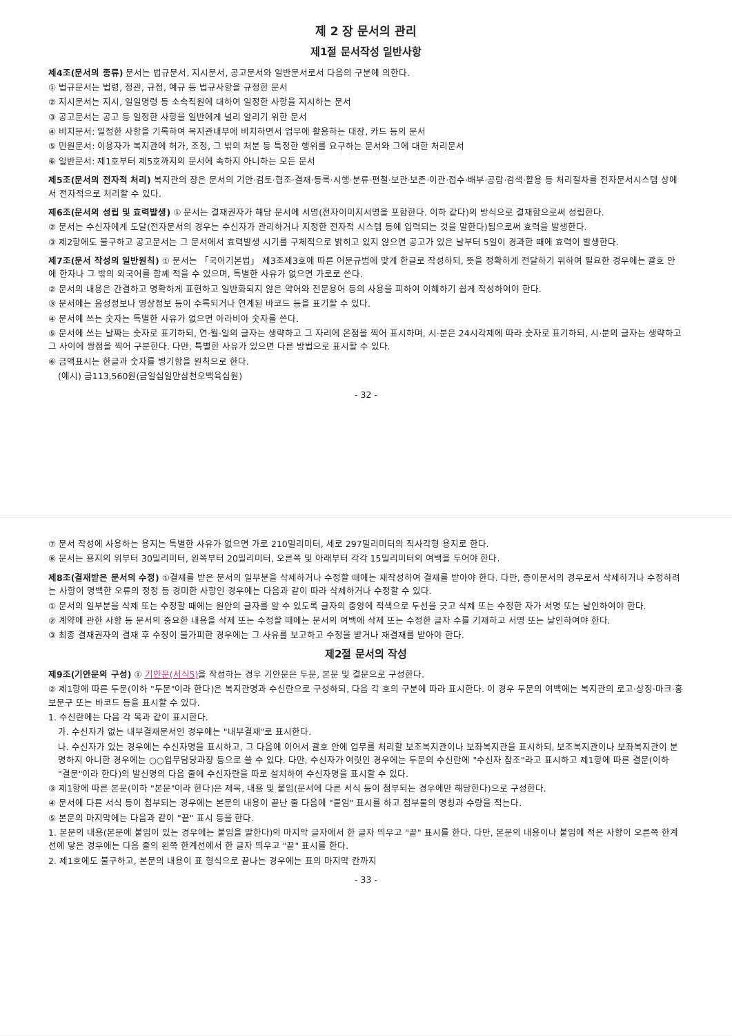제 2 장 문서의 관리
제1절 문서작성 일반사항
제4조(문서의 종류) 문서는 법규문서, 지시문서, 공고문서와 일반문서로서 다음의 구분에 의한다.
① 법규문서는 법령, 정관, 규정, 예규 등 법규사항을 규정한 문서
② 지시문서는 지시, 일일명령 등 소속직원에 대하여 일정한 사항을 지시하는 문서
③ 공고문서는 공고 등 일정한 사항을 일반에게 널리 알리기 위한 문서
④ 비치문서: 일정한 사항을 기록하여 복지관내부에 비치하면서 업무에 활용하는 대장, 카드 등의 문서
⑤ 민원문서: 이용자가 복지관에 허가, 조정, 그 밖의 처분 등 특정한 행위를 요구하는 문서와 그에 대한 처리문서
⑥ 일반문서: 제1호부터 제5호까지의 문서에 속하지 아니하는 모든 문서
제5조(문서의 전자적 처리) 복지관의 장은 문서의 기안·검토·협조·결재·등록·시행·분류·편철·보관·보존·이관·접수·배부·공람·검색·활용 등 처리절차를 전자문서시스템 상에서 전자적으로 처리할 수 있다.
제6조(문서의 성립 및 효력발생) ① 문서는 결재권자가 해당 문서에 서명(전자이미지서명을 포함한다. 이하 같다)의 방식으로 결재함으로써 성립한다.
② 문서는 수신자에게 도달(전자문서의 경우는 수신자가 관리하거나 지정한 전자적 시스템 등에 입력되는 것을 말한다)됨으로써 효력을 발생한다.
③ 제2항에도 불구하고 공고문서는 그 문서에서 효력발생 시기를 구체적으로 밝히고 있지 않으면 공고가 있은 날부터 5일이 경과한 때에 효력이 발생한다.
제7조(문서 작성의 일반원칙) ① 문서는 「국어기본법」 제3조제3호에 따른 어문규범에 맞게 한글로 작성하되, 뜻을 정확하게 전달하기 위하여 필요한 경우에는 괄호 안에 한자나 그 밖의 외국어를 함께 적을 수 있으며, 특별한 사유가 없으면 가로로 쓴다.
② 문서의 내용은 간결하고 명확하게 표현하고 일반화되지 않은 약어와 전문용어 등의 사용을 피하여 이해하기 쉽게 작성하여야 한다.
③ 문서에는 음성정보나 영상정보 등이 수록되거나 연계된 바코드 등을 표기할 수 있다.
④ 문서에 쓰는 숫자는 특별한 사유가 없으면 아라비아 숫자를 쓴다.
⑤ 문서에 쓰는 날짜는 숫자로 표기하되, 연·월·일의 글자는 생략하고 그 자리에 온점을 찍어 표시하며, 시·분은 24시각제에 따라 숫자로 표기하되, 시·분의 글자는 생략하고 그 사이에 쌍점을 찍어 구분한다. 다만, 특별한 사유가 있으면 다른 방법으로 표시할 수 있다.
⑥ 금액표시는 한글과 숫자를 병기함을 원칙으로 한다.
(예시) 금113,560원(금일십일만삼천오백육십원)
- 32 -
⑦ 문서 작성에 사용하는 용지는 특별한 사유가 없으면 가로 210밀리미터, 세로 297밀리미터의 직사각형 용지로 한다.
⑧ 문서는 용지의 위부터 30밀리미터, 왼쪽부터 20밀리미터, 오른쪽 및 아래부터 각각 15밀리미터의 여백을 두어야 한다.
제8조(결재받은 문서의 수정) ①결재를 받은 문서의 일부분을 삭제하거나 수정할 때에는 재작성하여 결재를 받아야 한다. 다만, 종이문서의 경우로서 삭제하거나 수정하려는 사항이 명백한 오류의 정정 등 경미한 사항인 경우에는 다음과 같이 따라 삭제하거나 수정할 수 있다.
① 문서의 일부분을 삭제 또는 수정할 때에는 원안의 글자를 알 수 있도록 글자의 중앙에 적색으로 두선을 긋고 삭제 또는 수정한 자가 서명 또는 날인하여야 한다.
② 계약에 관한 사항 등 문서의 중요한 내용을 삭제 또는 수정할 때에는 문서의 여백에 삭제 또는 수정한 글자 수를 기재하고 서명 또는 날인하여야 한다.
③ 최종 결재권자의 결재 후 수정이 불가피한 경우에는 그 사유를 보고하고 수정을 받거나 재결재를 받아야 한다.
제2절 문서의 작성
제9조(기안문의 구성) ① 기안문(서식5) 을 작성하는 경우 기안문은 두문, 본문 및 결문으로 구성한다.
② 제1항에 따른 두문(이하 "두문"이라 한다)은 복지관명과 수신란으로 구성하되, 다음 각 호의 구분에 따라 표시한다. 이 경우 두문의 여백에는 복지관의 로고·상징·마크·홍보문구 또는 바코드 등을 표시할 수 있다.
1. 수신란에는 다음 각 목과 같이 표시한다.
가. 수신자가 없는 내부결재문서인 경우에는 "내부결재"로 표시한다.
나. 수신자가 있는 경우에는 수신자명을 표시하고, 그 다음에 이어서 괄호 안에 업무를 처리할 보조복지관이나 보좌복지관을 표시하되, 보조복지관이나 보좌복지관이 분명하지 아니한 경우에는 ○○업무담당과장 등으로 쓸 수 있다. 다만, 수신자가 여럿인 경우에는 두문의 수신란에 "수신자 참조"라고 표시하고 제1항에 따른 결문(이하 "결문"이라 한다)의 발신명의 다음 줄에 수신자란을 따로 설치하여 수신자명을 표시할 수 있다.
③ 제1항에 따른 본문(이하 "본문"이라 한다)은 제목, 내용 및 붙임(문서에 다른 서식 등이 첨부되는 경우에만 해당한다)으로 구성한다.
④ 문서에 다른 서식 등이 첨부되는 경우에는 본문의 내용이 끝난 줄 다음에 "붙임" 표시를 하고 첨부물의 명칭과 수량을 적는다.
⑤ 본문의 마지막에는 다음과 같이 "끝" 표시 등을 한다.
1. 본문의 내용(본문에 붙임이 있는 경우에는 붙임을 말한다)의 마지막 글자에서 한 글자 띄우고 "끝" 표시를 한다. 다만, 본문의 내용이나 붙임에 적은 사항이 오른쪽 한계선에 닿은 경우에는 다음 줄의 왼쪽 한계선에서 한 글자 띄우고 "끝" 표시를 한다.
2. 제1호에도 불구하고, 본문의 내용이 표 형식으로 끝나는 경우에는 표의 마지막 칸까지
- 33 -